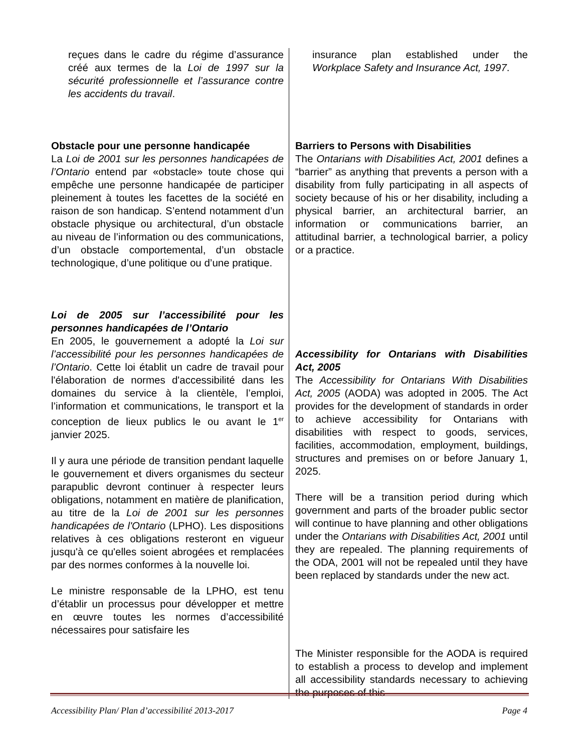reçues dans le cadre du régime d’assurance créé aux termes de la Loi de 1997 sur la sécurité professionnelle et l’assurance contre les accidents du travail.
Obstacle pour une personne handicapée
La Loi de 2001 sur les personnes handicapées de l’Ontario entend par «obstacle» toute chose qui empêche une personne handicapée de participer pleinement à toutes les facettes de la société en raison de son handicap. S’entend notamment d’un obstacle physique ou architectural, d’un obstacle au niveau de l’information ou des communications, d’un obstacle comportemental, d’un obstacle technologique, d’une politique ou d’une pratique.
Loi de 2005 sur l’accessibilité pour les personnes handicapées de l’Ontario
En 2005, le gouvernement a adopté la Loi sur l’accessibilité pour les personnes handicapées de l’Ontario. Cette loi établit un cadre de travail pour l'élaboration de normes d'accessibilité dans les domaines du service à la clientèle, l’emploi, l’information et communications, le transport et la conception de lieux publics le ou avant le 1<sup>er</sup> janvier 2025.
Il y aura une période de transition pendant laquelle le gouvernement et divers organismes du secteur parapublic devront continuer à respecter leurs obligations, notamment en matière de planification, au titre de la Loi de 2001 sur les personnes handicapées de l'Ontario (LPHO). Les dispositions relatives à ces obligations resteront en vigueur jusqu'à ce qu'elles soient abrogées et remplacées par des normes conformes à la nouvelle loi.
Le ministre responsable de la LPHO, est tenu d’établir un processus pour développer et mettre en œuvre toutes les normes d’accessibilité nécessaires pour satisfaire les
insurance plan established under the Workplace Safety and Insurance Act, 1997.
Barriers to Persons with Disabilities
The Ontarians with Disabilities Act, 2001 defines a “barrier” as anything that prevents a person with a disability from fully participating in all aspects of society because of his or her disability, including a physical barrier, an architectural barrier, an information or communications barrier, an attitudinal barrier, a technological barrier, a policy or a practice.
Accessibility for Ontarians with Disabilities Act, 2005
The Accessibility for Ontarians With Disabilities Act, 2005 (AODA) was adopted in 2005. The Act provides for the development of standards in order to achieve accessibility for Ontarians with disabilities with respect to goods, services, facilities, accommodation, employment, buildings, structures and premises on or before January 1, 2025.
There will be a transition period during which government and parts of the broader public sector will continue to have planning and other obligations under the Ontarians with Disabilities Act, 2001 until they are repealed. The planning requirements of the ODA, 2001 will not be repealed until they have been replaced by standards under the new act.
The Minister responsible for the AODA is required to establish a process to develop and implement all accessibility standards necessary to achieving the purposes of this
Accessibility Plan/ Plan d’accessibilité 2013-2017 Page 4